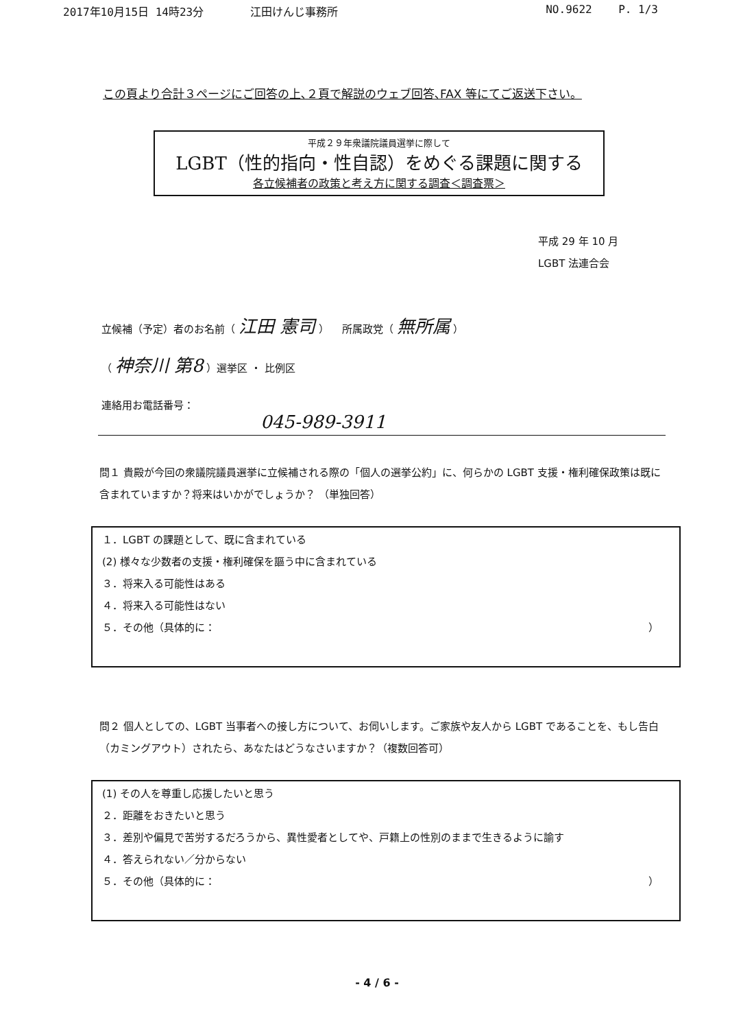2017年10月15日 14時23分 江田けんじ事務所 NO.9622 P. 1/3
この頁より合計３ページにご回答の上､２頁で解説のウェブ回答､FAX 等にてご返送下さい。
平成２９年衆議院議員選挙に際して
LGBT（性的指向・性自認）をめぐる課題に関する
各立候補者の政策と考え方に関する調査＜調査票＞
平成 29 年 10 月
LGBT 法連合会
立候補（予定）者のお名前（ 江田 憲司 ） 所属政党（ 無所属 ）
（ 神奈川 第8 ）選挙区 ・ 比例区
連絡用お電話番号：
045-989-3911
問１ 貴殿が今回の衆議院議員選挙に立候補される際の「個人の選挙公約」に、何らかの LGBT 支援・権利確保政策は既に含まれていますか？将来はいかがでしょうか？ （単独回答）
１．LGBT の課題として、既に含まれている
(2) 様々な少数者の支援・権利確保を謳う中に含まれている
３．将来入る可能性はある
４．将来入る可能性はない
５．その他（具体的に： ）
問２ 個人としての、LGBT 当事者への接し方について、お伺いします。ご家族や友人から LGBT であることを、もし告白（カミングアウト）されたら、あなたはどうなさいますか？（複数回答可）
(1) その人を尊重し応援したいと思う
２．距離をおきたいと思う
３．差別や偏見で苦労するだろうから、異性愛者としてや、戸籍上の性別のままで生きるように諭す
４．答えられない／分からない
５．その他（具体的に： ）
- 4 / 6 -